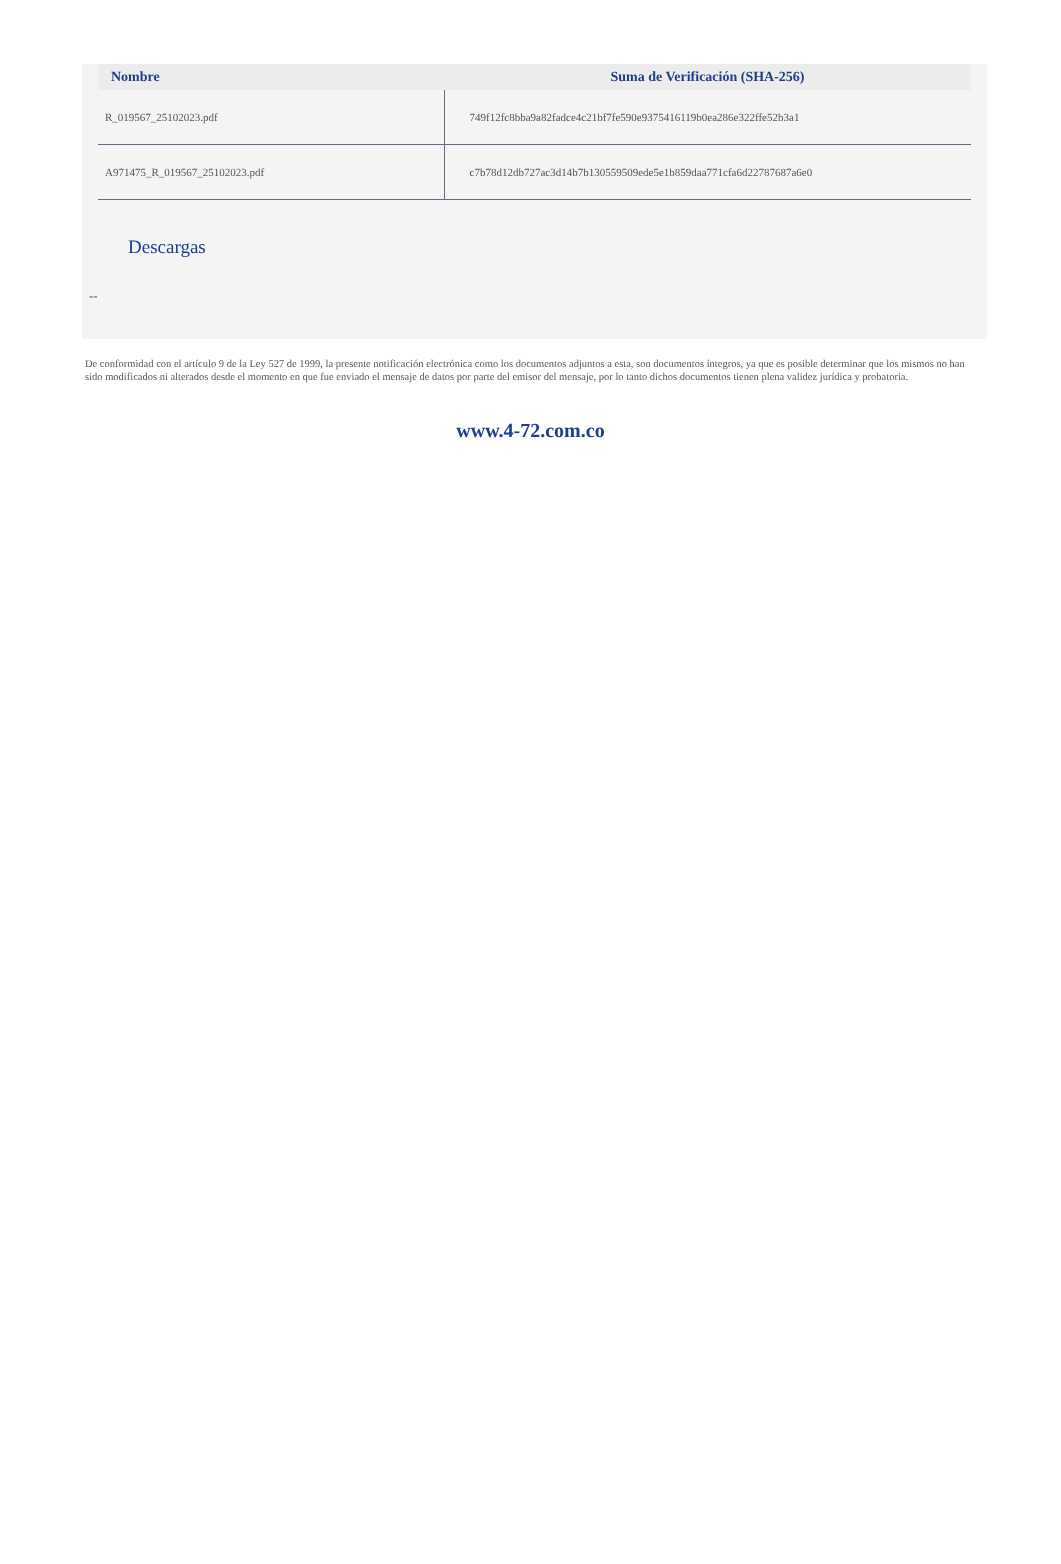| Nombre | Suma de Verificación (SHA-256) |
| --- | --- |
| R_019567_25102023.pdf | 749f12fc8bba9a82fadce4c21bf7fe590e9375416119b0ea286e322ffe52b3a1 |
| A971475_R_019567_25102023.pdf | c7b78d12db727ac3d14b7b130559509ede5e1b859daa771cfa6d22787687a6e0 |
Descargas
--
De conformidad con el artículo 9 de la Ley 527 de 1999, la presente notificación electrónica como los documentos adjuntos a esta, son documentos íntegros, ya que es posible determinar que los mismos no han sido modificados ni alterados desde el momento en que fue enviado el mensaje de datos por parte del emisor del mensaje, por lo tanto dichos documentos tienen plena validez jurídica y probatoria.
www.4-72.com.co